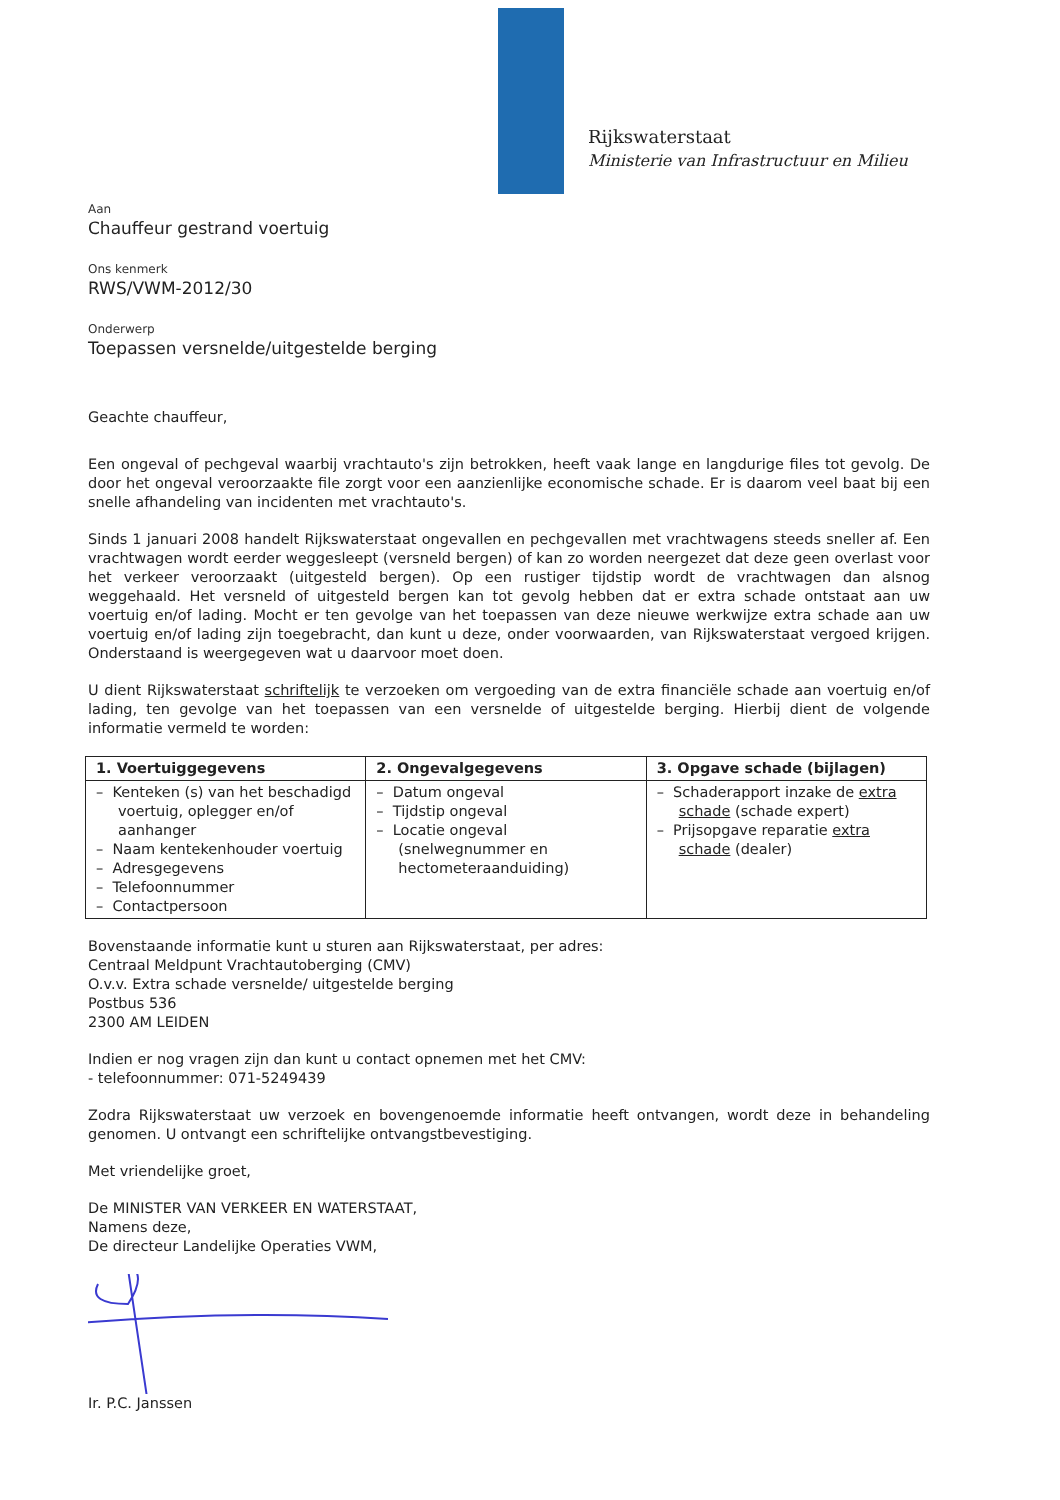Rijkswaterstaat
Ministerie van Infrastructuur en Milieu
Aan
Chauffeur gestrand voertuig
Ons kenmerk
RWS/VWM-2012/30
Onderwerp
Toepassen versnelde/uitgestelde berging
Geachte chauffeur,
Een ongeval of pechgeval waarbij vrachtauto's zijn betrokken, heeft vaak lange en langdurige files tot gevolg. De door het ongeval veroorzaakte file zorgt voor een aanzienlijke economische schade. Er is daarom veel baat bij een snelle afhandeling van incidenten met vrachtauto's.
Sinds 1 januari 2008 handelt Rijkswaterstaat ongevallen en pechgevallen met vrachtwagens steeds sneller af. Een vrachtwagen wordt eerder weggesleept (versneld bergen) of kan zo worden neergezet dat deze geen overlast voor het verkeer veroorzaakt (uitgesteld bergen). Op een rustiger tijdstip wordt de vrachtwagen dan alsnog weggehaald. Het versneld of uitgesteld bergen kan tot gevolg hebben dat er extra schade ontstaat aan uw voertuig en/of lading. Mocht er ten gevolge van het toepassen van deze nieuwe werkwijze extra schade aan uw voertuig en/of lading zijn toegebracht, dan kunt u deze, onder voorwaarden, van Rijkswaterstaat vergoed krijgen. Onderstaand is weergegeven wat u daarvoor moet doen.
U dient Rijkswaterstaat schriftelijk te verzoeken om vergoeding van de extra financiële schade aan voertuig en/of lading, ten gevolge van het toepassen van een versnelde of uitgestelde berging. Hierbij dient de volgende informatie vermeld te worden:
| 1. Voertuiggegevens | 2. Ongevalgegevens | 3. Opgave schade (bijlagen) |
| --- | --- | --- |
| – Kenteken (s) van het beschadigd voertuig, oplegger en/of aanhanger – Naam kentekenhouder voertuig – Adresgegevens – Telefoonnummer – Contactpersoon | – Datum ongeval – Tijdstip ongeval – Locatie ongeval (snelwegnummer en hectometeraanduiding) | – Schaderapport inzake de extra schade (schade expert) – Prijsopgave reparatie extra schade (dealer) |
Bovenstaande informatie kunt u sturen aan Rijkswaterstaat, per adres:
Centraal Meldpunt Vrachtautoberging (CMV)
O.v.v. Extra schade versnelde/ uitgestelde berging
Postbus 536
2300 AM LEIDEN
Indien er nog vragen zijn dan kunt u contact opnemen met het CMV:
- telefoonnummer: 071-5249439
Zodra Rijkswaterstaat uw verzoek en bovengenoemde informatie heeft ontvangen, wordt deze in behandeling genomen. U ontvangt een schriftelijke ontvangstbevestiging.
Met vriendelijke groet,
De MINISTER VAN VERKEER EN WATERSTAAT,
Namens deze,
De directeur Landelijke Operaties VWM,
Ir. P.C. Janssen